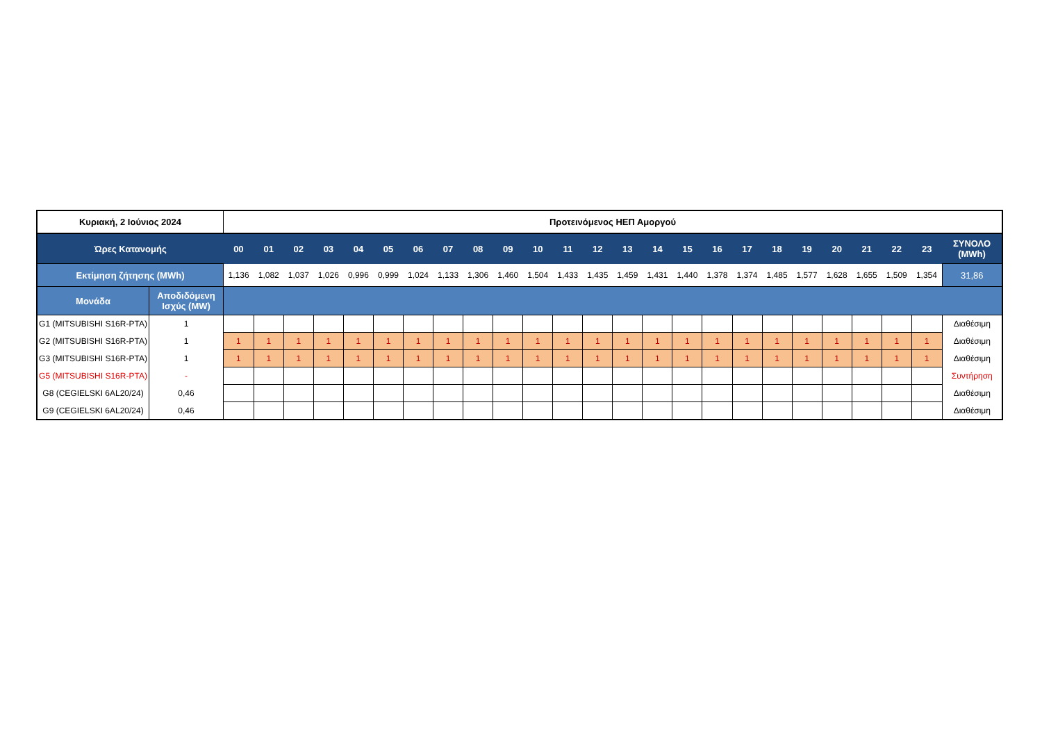| Κυριακή, 2 Ιούνιος 2024 | | Προτεινόμενος ΗΕΠ Αμοργού | | | | | | | | | | | | | | | | | | | | | | | | |
| Ώρες Κατανομής | | 00 | 01 | 02 | 03 | 04 | 05 | 06 | 07 | 08 | 09 | 10 | 11 | 12 | 13 | 14 | 15 | 16 | 17 | 18 | 19 | 20 | 21 | 22 | 23 | ΣΥΝΟΛΟ (MWh) |
| Εκτίμηση ζήτησης (MWh) | | 1,136 | 1,082 | 1,037 | 1,026 | 0,996 | 0,999 | 1,024 | 1,133 | 1,306 | 1,460 | 1,504 | 1,433 | 1,435 | 1,459 | 1,431 | 1,440 | 1,378 | 1,374 | 1,485 | 1,577 | 1,628 | 1,655 | 1,509 | 1,354 | 31,86 |
| Μονάδα | Αποδιδόμενη Ισχύς (MW) | | | | | | | | | | | | | | | | | | | | | | | | | |
| G1 (MITSUBISHI S16R-PTA) | 1 | | | | | | | | | | | | | | | | | | | | | | | | | Διαθέσιμη |
| G2 (MITSUBISHI S16R-PTA) | 1 | 1 | 1 | 1 | 1 | 1 | 1 | 1 | 1 | 1 | 1 | 1 | 1 | 1 | 1 | 1 | 1 | 1 | 1 | 1 | 1 | 1 | 1 | 1 | 1 | Διαθέσιμη |
| G3 (MITSUBISHI S16R-PTA) | 1 | 1 | 1 | 1 | 1 | 1 | 1 | 1 | 1 | 1 | 1 | 1 | 1 | 1 | 1 | 1 | 1 | 1 | 1 | 1 | 1 | 1 | 1 | 1 | 1 | Διαθέσιμη |
| G5 (MITSUBISHI S16R-PTA) | - | | | | | | | | | | | | | | | | | | | | | | | | | Συντήρηση |
| G8 (CEGIELSKI 6AL20/24) | 0,46 | | | | | | | | | | | | | | | | | | | | | | | | | Διαθέσιμη |
| G9 (CEGIELSKI 6AL20/24) | 0,46 | | | | | | | | | | | | | | | | | | | | | | | | | Διαθέσιμη |